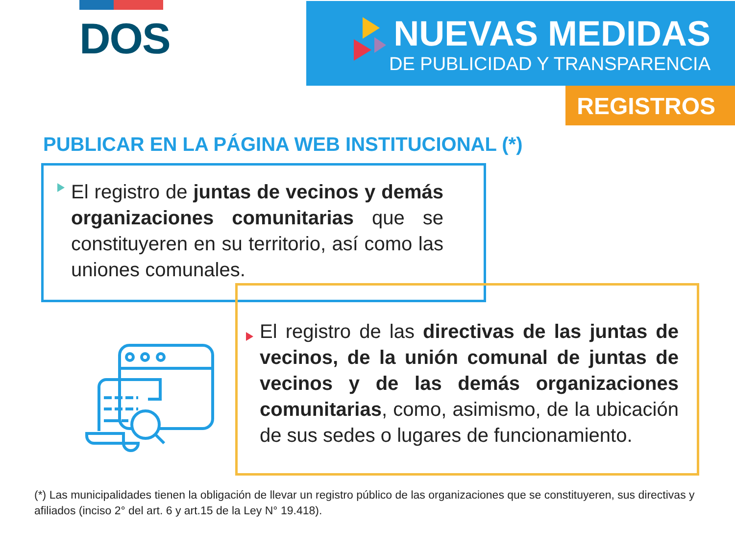DOS
NUEVAS MEDIDAS
DE PUBLICIDAD Y TRANSPARENCIA
REGISTROS
PUBLICAR EN LA PÁGINA WEB INSTITUCIONAL (*)
El registro de juntas de vecinos y demás organizaciones comunitarias que se constituyeren en su territorio, así como las uniones comunales.
El registro de las directivas de las juntas de vecinos, de la unión comunal de juntas de vecinos y de las demás organizaciones comunitarias, como, asimismo, de la ubicación de sus sedes o lugares de funcionamiento.
(*) Las municipalidades tienen la obligación de llevar un registro público de las organizaciones que se constituyeren, sus directivas y afiliados (inciso 2° del art. 6 y art.15 de la Ley N° 19.418).